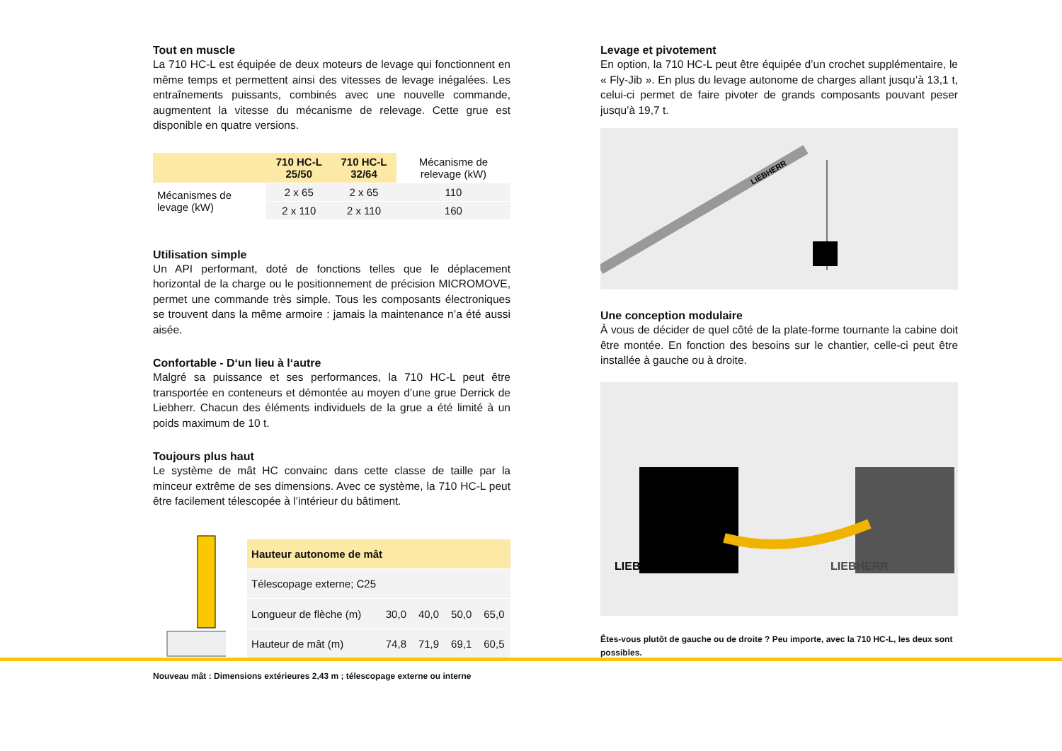Tout en muscle
La 710 HC-L est équipée de deux moteurs de levage qui fonctionnent en même temps et permettent ainsi des vitesses de levage inégalées. Les entraînements puissants, combinés avec une nouvelle commande, augmentent la vitesse du mécanisme de relevage. Cette grue est disponible en quatre versions.
| | 710 HC-L 25/50 | 710 HC-L 32/64 | Mécanisme de relevage (kW) |
| --- | --- | --- | --- |
| Mécanismes de levage (kW) | 2 x 65 | 2 x 65 | 110 |
| | 2 x 110 | 2 x 110 | 160 |
Utilisation simple
Un API performant, doté de fonctions telles que le déplacement horizontal de la charge ou le positionnement de précision MICROMOVE, permet une commande très simple. Tous les composants électroniques se trouvent dans la même armoire : jamais la maintenance n’a été aussi aisée.
Confortable - D‘un lieu à l‘autre
Malgré sa puissance et ses performances, la 710 HC-L peut être transportée en conteneurs et démontée au moyen d’une grue Derrick de Liebherr. Chacun des éléments individuels de la grue a été limité à un poids maximum de 10 t.
Toujours plus haut
Le système de mât HC convainc dans cette classe de taille par la minceur extrême de ses dimensions. Avec ce système, la 710 HC-L peut être facilement télescopée à l’intérieur du bâtiment.
| Hauteur autonome de mât | | | | |
| --- | --- | --- | --- | --- |
| Télescopage externe; C25 | | | | |
| Longueur de flèche (m) | 30,0 | 40,0 | 50,0 | 65,0 |
| Hauteur de mât (m) | 74,8 | 71,9 | 69,1 | 60,5 |
Nouveau mât : Dimensions extérieures 2,43 m ; télescopage externe ou interne
Levage et pivotement
En option, la 710 HC-L peut être équipée d’un crochet supplémentaire, le « Fly-Jib ». En plus du levage autonome de charges allant jusqu’à 13,1 t, celui-ci permet de faire pivoter de grands composants pouvant peser jusqu’à 19,7 t.
LIEBHERR
Une conception modulaire
À vous de décider de quel côté de la plate-forme tournante la cabine doit être montée. En fonction des besoins sur le chantier, celle-ci peut être installée à gauche ou à droite.
LIEBHERR
LIEBHERR
Êtes-vous plutôt de gauche ou de droite ? Peu importe, avec la 710 HC-L, les deux sont possibles.